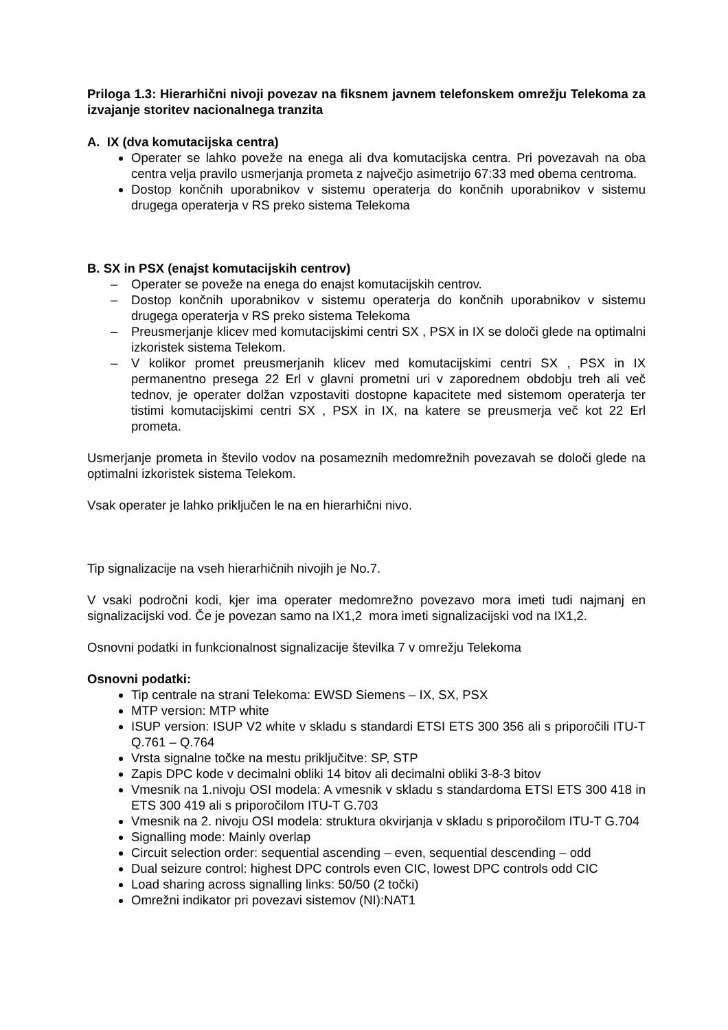Priloga 1.3: Hierarhični nivoji povezav na fiksnem javnem telefonskem omrežju Telekoma za izvajanje storitev nacionalnega tranzita
A. IX (dva komutacijska centra)
Operater se lahko poveže na enega ali dva komutacijska centra. Pri povezavah na oba centra velja pravilo usmerjanja prometa z največjo asimetrijo 67:33 med obema centroma.
Dostop končnih uporabnikov v sistemu operaterja do končnih uporabnikov v sistemu drugega operaterja v RS preko sistema Telekoma
B. SX in PSX (enajst komutacijskih centrov)
– Operater se poveže na enega do enajst komutacijskih centrov.
– Dostop končnih uporabnikov v sistemu operaterja do končnih uporabnikov v sistemu drugega operaterja v RS preko sistema Telekoma
– Preusmerjanje klicev med komutacijskimi centri SX , PSX in IX se določi glede na optimalni izkoristek sistema Telekom.
– V kolikor promet preusmerjanih klicev med komutacijskimi centri SX , PSX in IX permanentno presega 22 Erl v glavni prometni uri v zaporednem obdobju treh ali več tednov, je operater dolžan vzpostaviti dostopne kapacitete med sistemom operaterja ter tistimi komutacijskimi centri SX , PSX in IX, na katere se preusmerja več kot 22 Erl prometa.
Usmerjanje prometa in število vodov na posameznih medomrežnih povezavah se določi glede na optimalni izkoristek sistema Telekom.
Vsak operater je lahko priključen le na en hierarhični nivo.
Tip signalizacije na vseh hierarhičnih nivojih je No.7.
V vsaki področni kodi, kjer ima operater medomrežno povezavo mora imeti tudi najmanj en signalizacijski vod. Če je povezan samo na IX1,2 mora imeti signalizacijski vod na IX1,2.
Osnovni podatki in funkcionalnost signalizacije številka 7 v omrežju Telekoma
Osnovni podatki:
Tip centrale na strani Telekoma: EWSD Siemens – IX, SX, PSX
MTP version: MTP white
ISUP version: ISUP V2 white v skladu s standardi ETSI ETS 300 356 ali s priporočili ITU-T Q.761 – Q.764
Vrsta signalne točke na mestu priključitve: SP, STP
Zapis DPC kode v decimalni obliki 14 bitov ali decimalni obliki 3-8-3 bitov
Vmesnik na 1.nivoju OSI modela: A vmesnik v skladu s standardoma ETSI ETS 300 418 in ETS 300 419 ali s priporočilom ITU-T G.703
Vmesnik na 2. nivoju OSI modela: struktura okvirjanja v skladu s priporočilom ITU-T G.704
Signalling mode: Mainly overlap
Circuit selection order: sequential ascending – even, sequential descending – odd
Dual seizure control: highest DPC controls even CIC, lowest DPC controls odd CIC
Load sharing across signalling links: 50/50 (2 točki)
Omrežni indikator pri povezavi sistemov (NI):NAT1